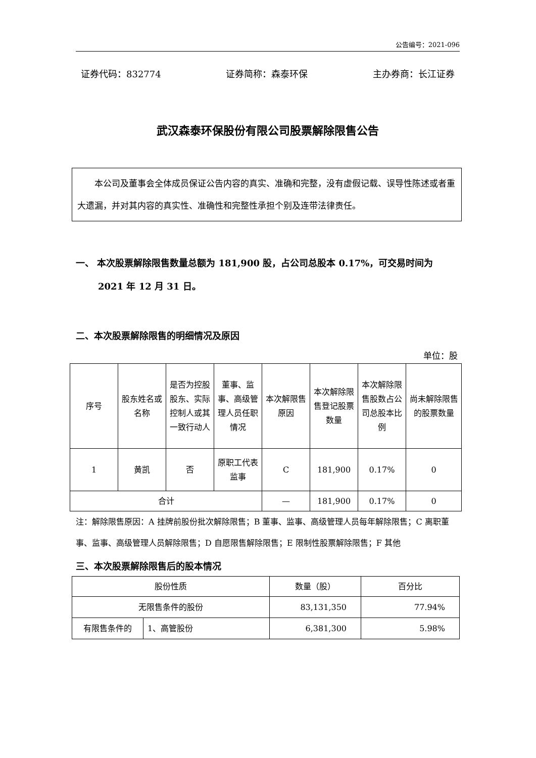公告编号：2021-096
证券代码：832774 证券简称：森泰环保 主办券商：长江证券
武汉森泰环保股份有限公司股票解除限售公告
本公司及董事会全体成员保证公告内容的真实、准确和完整，没有虚假记载、误导性陈述或者重大遗漏，并对其内容的真实性、准确性和完整性承担个别及连带法律责任。
一、 本次股票解除限售数量总额为 181,900 股，占公司总股本 0.17%，可交易时间为 2021 年 12 月 31 日。
二、本次股票解除限售的明细情况及原因
单位：股
| 序号 | 股东姓名或名称 | 是否为控股股东、实际控制人或其一致行动人 | 董事、监事、高级管理人员任职情况 | 本次解限售原因 | 本次解除限售登记股票数量 | 本次解除限售股数占公司总股本比例 | 尚未解除限售的股票数量 |
| --- | --- | --- | --- | --- | --- | --- | --- |
| 1 | 黄凯 | 否 | 原职工代表监事 | C | 181,900 | 0.17% | 0 |
| 合计 | | | | — | 181,900 | 0.17% | 0 |
注：解除限售原因：A 挂牌前股份批次解除限售；B 董事、监事、高级管理人员每年解除限售；C 离职董事、监事、高级管理人员解除限售；D 自愿限售解除限售；E 限制性股票解除限售；F 其他
三、本次股票解除限售后的股本情况
| 股份性质 | | 数量（股） | 百分比 |
| 无限售条件的股份 | | 83,131,350 | 77.94% |
| 有限售条件的 | 1、高管股份 | 6,381,300 | 5.98% |